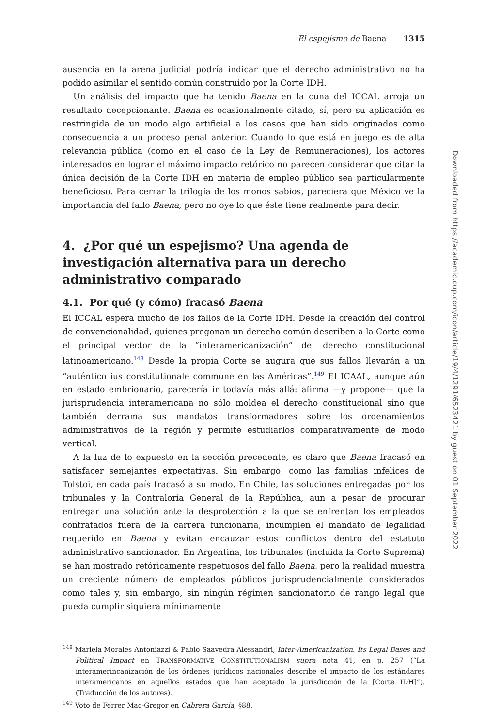El espejismo de Baena 1315
ausencia en la arena judicial podría indicar que el derecho administrativo no ha podido asimilar el sentido común construido por la Corte IDH.
Un análisis del impacto que ha tenido Baena en la cuna del ICCAL arroja un resultado decepcionante. Baena es ocasionalmente citado, sí, pero su aplicación es restringida de un modo algo artificial a los casos que han sido originados como consecuencia a un proceso penal anterior. Cuando lo que está en juego es de alta relevancia pública (como en el caso de la Ley de Remuneraciones), los actores interesados en lograr el máximo impacto retórico no parecen considerar que citar la única decisión de la Corte IDH en materia de empleo público sea particularmente beneficioso. Para cerrar la trilogía de los monos sabios, pareciera que México ve la importancia del fallo Baena, pero no oye lo que éste tiene realmente para decir.
4. ¿Por qué un espejismo? Una agenda de investigación alternativa para un derecho administrativo comparado
4.1. Por qué (y cómo) fracasó Baena
El ICCAL espera mucho de los fallos de la Corte IDH. Desde la creación del control de convencionalidad, quienes pregonan un derecho común describen a la Corte como el principal vector de la “interamericanización” del derecho constitucional latinoamericano.<sup>148</sup> Desde la propia Corte se augura que sus fallos llevarán a un “auténtico ius constitutionale commune en las Américas”.<sup>149</sup> El ICAAL, aunque aún en estado embrionario, parecería ir todavía más allá: afirma —y propone— que la jurisprudencia interamericana no sólo moldea el derecho constitucional sino que también derrama sus mandatos transformadores sobre los ordenamientos administrativos de la región y permite estudiarlos comparativamente de modo vertical.
A la luz de lo expuesto en la sección precedente, es claro que Baena fracasó en satisfacer semejantes expectativas. Sin embargo, como las familias infelices de Tolstoi, en cada país fracasó a su modo. En Chile, las soluciones entregadas por los tribunales y la Contraloría General de la República, aun a pesar de procurar entregar una solución ante la desprotección a la que se enfrentan los empleados contratados fuera de la carrera funcionaria, incumplen el mandato de legalidad requerido en Baena y evitan encauzar estos conflictos dentro del estatuto administrativo sancionador. En Argentina, los tribunales (incluida la Corte Suprema) se han mostrado retóricamente respetuosos del fallo Baena, pero la realidad muestra un creciente número de empleados públicos jurisprudencialmente considerados como tales y, sin embargo, sin ningún régimen sancionatorio de rango legal que pueda cumplir siquiera mínimamente
<sup>148</sup> Mariela Morales Antoniazzi & Pablo Saavedra Alessandri, Inter-Americanization. Its Legal Bases and Political Impact en TRANSFORMATIVE CONSTITUTIONALISM supra nota 41, en p. 257 (“La interamerincanización de los órdenes jurídicos nacionales describe el impacto de los estándares interamericanos en aquellos estados que han aceptado la jurisdicción de la [Corte IDH]”). (Traducción de los autores).
<sup>149</sup> Voto de Ferrer Mac-Gregor en Cabrera García, §88.
Downloaded from https://academic.oup.com/icon/article/19/4/1291/6523421 by guest on 01 September 2022